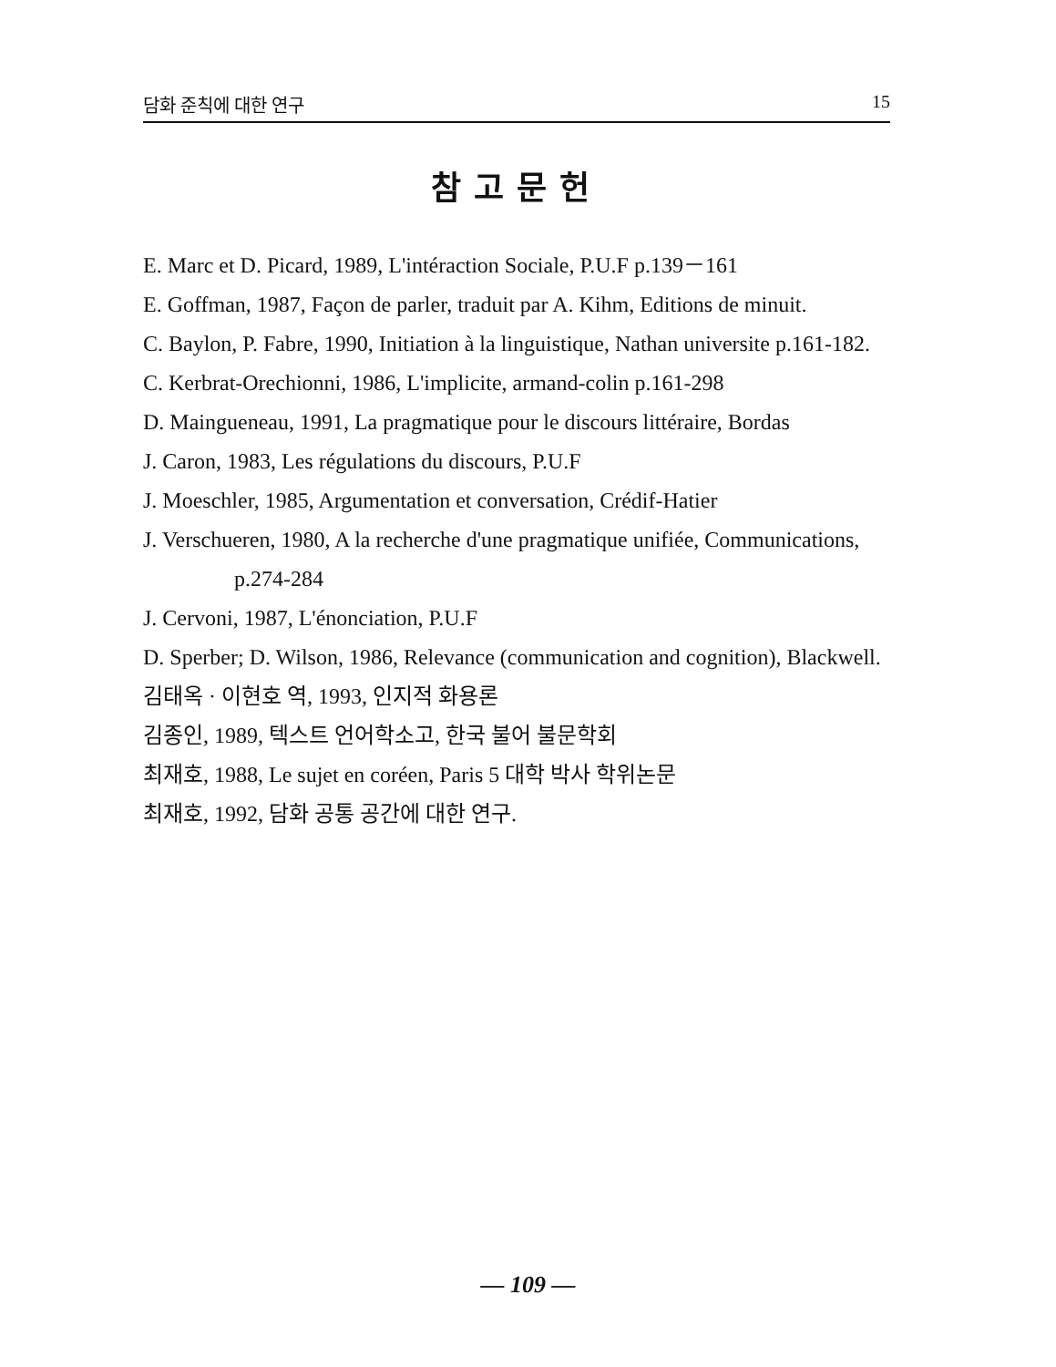담화 준칙에 대한 연구 15
참고문헌
E. Marc et D. Picard, 1989, L'intéraction Sociale, P.U.F p.139－161
E. Goffman, 1987, Façon de parler, traduit par A. Kihm, Editions de minuit.
C. Baylon, P. Fabre, 1990, Initiation à la linguistique, Nathan universite p.161-182.
C. Kerbrat-Orechionni, 1986, L'implicite, armand-colin p.161-298
D. Maingueneau, 1991, La pragmatique pour le discours littéraire, Bordas
J. Caron, 1983, Les régulations du discours, P.U.F
J. Moeschler, 1985, Argumentation et conversation, Crédif-Hatier
J. Verschueren, 1980, A la recherche d'une pragmatique unifiée, Communications,
p.274-284
J. Cervoni, 1987, L'énonciation, P.U.F
D. Sperber; D. Wilson, 1986, Relevance (communication and cognition), Blackwell.
김태옥 · 이현호 역, 1993, 인지적 화용론
김종인, 1989, 텍스트 언어학소고, 한국 불어 불문학회
최재호, 1988, Le sujet en coréen, Paris 5 대학 박사 학위논문
최재호, 1992, 담화 공통 공간에 대한 연구.
— 109 —